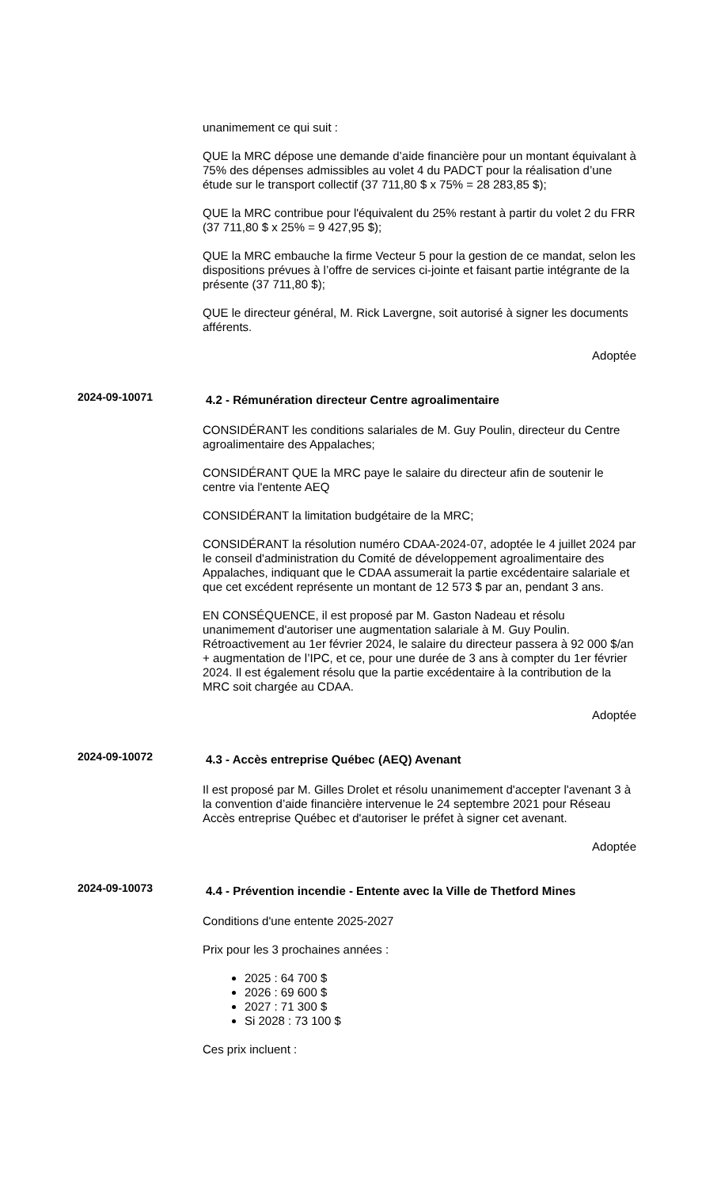unanimement ce qui suit :
QUE la MRC dépose une demande d’aide financière pour un montant équivalant à 75% des dépenses admissibles au volet 4 du PADCT pour la réalisation d’une étude sur le transport collectif (37 711,80 $ x 75% = 28 283,85 $);
QUE la MRC contribue pour l'équivalent du 25% restant à partir du volet 2 du FRR (37 711,80 $ x 25% = 9 427,95 $);
QUE la MRC embauche la firme Vecteur 5 pour la gestion de ce mandat, selon les dispositions prévues à l’offre de services ci-jointe et faisant partie intégrante de la présente (37 711,80 $);
QUE le directeur général, M. Rick Lavergne, soit autorisé à signer les documents afférents.
Adoptée
2024-09-10071
4.2 - Rémunération directeur Centre agroalimentaire
CONSIDÉRANT les conditions salariales de M. Guy Poulin, directeur du Centre agroalimentaire des Appalaches;
CONSIDÉRANT QUE la MRC paye le salaire du directeur afin de soutenir le centre via l'entente AEQ
CONSIDÉRANT la limitation budgétaire de la MRC;
CONSIDÉRANT la résolution numéro CDAA-2024-07, adoptée le 4 juillet 2024 par le conseil d'administration du Comité de développement agroalimentaire des Appalaches, indiquant que le CDAA assumerait la partie excédentaire salariale et que cet excédent représente un montant de 12 573 $ par an, pendant 3 ans.
EN CONSÉQUENCE, il est proposé par M. Gaston Nadeau et résolu unanimement d'autoriser une augmentation salariale à M. Guy Poulin. Rétroactivement au 1er février 2024, le salaire du directeur passera à 92 000 $/an + augmentation de l’IPC, et ce, pour une durée de 3 ans à compter du 1er février 2024. Il est également résolu que la partie excédentaire à la contribution de la MRC soit chargée au CDAA.
Adoptée
2024-09-10072
4.3 - Accès entreprise Québec (AEQ) Avenant
Il est proposé par M. Gilles Drolet et résolu unanimement d'accepter l'avenant 3 à la convention d’aide financière intervenue le 24 septembre 2021 pour Réseau Accès entreprise Québec et d'autoriser le préfet à signer cet avenant.
Adoptée
2024-09-10073
4.4 - Prévention incendie - Entente avec la Ville de Thetford Mines
Conditions d'une entente 2025-2027
Prix pour les 3 prochaines années :
2025 : 64 700 $
2026 : 69 600 $
2027 : 71 300 $
Si 2028 : 73 100 $
Ces prix incluent :